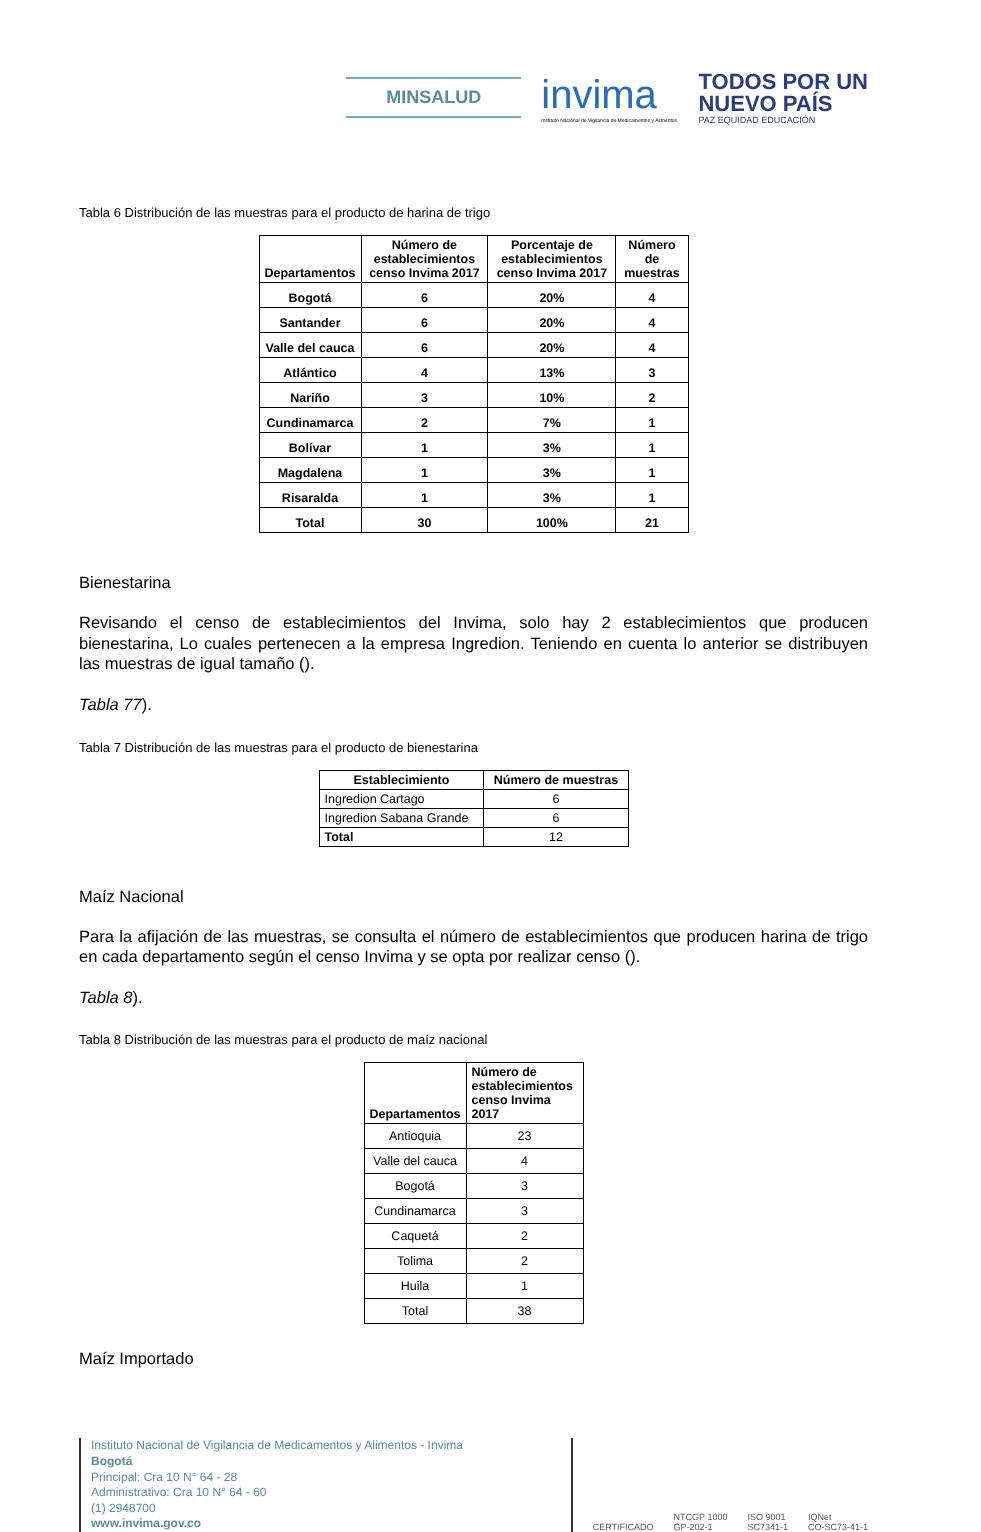MINSALUD
invima
Instituto Nacional de Vigilancia de Medicamentos y Alimentos.
TODOS POR UN
NUEVO PAÍS
PAZ EQUIDAD EDUCACIÓN
Tabla 6 Distribución de las muestras para el producto de harina de trigo
| Departamentos | Número de establecimientos censo Invima 2017 | Porcentaje de establecimientos censo Invima 2017 | Número de muestras |
| --- | --- | --- | --- |
| Bogotá | 6 | 20% | 4 |
| Santander | 6 | 20% | 4 |
| Valle del cauca | 6 | 20% | 4 |
| Atlántico | 4 | 13% | 3 |
| Nariño | 3 | 10% | 2 |
| Cundinamarca | 2 | 7% | 1 |
| Bolívar | 1 | 3% | 1 |
| Magdalena | 1 | 3% | 1 |
| Risaralda | 1 | 3% | 1 |
| Total | 30 | 100% | 21 |
Bienestarina
Revisando el censo de establecimientos del Invima, solo hay 2 establecimientos que producen bienestarina, Lo cuales pertenecen a la empresa Ingredion. Teniendo en cuenta lo anterior se distribuyen las muestras de igual tamaño ().
Tabla 77).
Tabla 7 Distribución de las muestras para el producto de bienestarina
| Establecimiento | Número de muestras |
| --- | --- |
| Ingredion Cartago | 6 |
| Ingredion Sabana Grande | 6 |
| Total | 12 |
Maíz Nacional
Para la afijación de las muestras, se consulta el número de establecimientos que producen harina de trigo en cada departamento según el censo Invima y se opta por realizar censo ().
Tabla 8).
Tabla 8 Distribución de las muestras para el producto de maíz nacional
| Departamentos | Número de establecimientos censo Invima 2017 |
| --- | --- |
| Antioquia | 23 |
| Valle del cauca | 4 |
| Bogotá | 3 |
| Cundinamarca | 3 |
| Caquetá | 2 |
| Tolima | 2 |
| Huila | 1 |
| Total | 38 |
Maíz Importado
Instituto Nacional de Vigilancia de Medicamentos y Alimentos - Invima
Bogotá
Principal: Cra 10 N° 64 - 28
Administrativo: Cra 10 N° 64 - 60
(1) 2948700
www.invima.gov.co
CERTIFICADO NTCGP 1000
GP-202-1 ISO 9001
SC7341-1 IQNet
CO-SC73-41-1